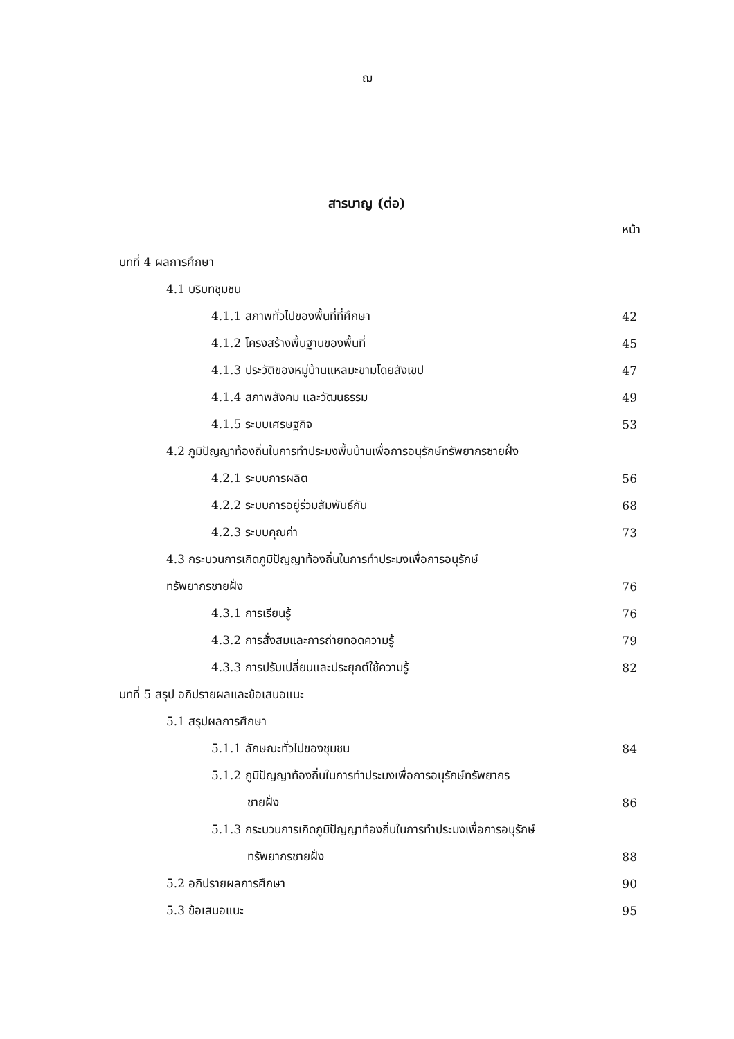ฌ
สารบาญ (ต่อ)
หน้า
บทที่ 4 ผลการศึกษา
4.1 บริบทชุมชน
4.1.1 สภาพทั่วไปของพื้นที่ที่ศึกษา 42
4.1.2 โครงสร้างพื้นฐานของพื้นที่ 45
4.1.3 ประวัติของหมู่บ้านแหลมะขามโดยสังเขป 47
4.1.4 สภาพสังคม และวัฒนธรรม 49
4.1.5 ระบบเศรษฐกิจ 53
4.2 ภูมิปัญญาท้องถิ่นในการทำประมงพื้นบ้านเพื่อการอนุรักษ์ทรัพยากรชายฝั่ง
4.2.1 ระบบการผลิต 56
4.2.2 ระบบการอยู่ร่วมสัมพันธ์กัน 68
4.2.3 ระบบคุณค่า 73
4.3 กระบวนการเกิดภูมิปัญญาท้องถิ่นในการทำประมงเพื่อการอนุรักษ์
ทรัพยากรชายฝั่ง 76
4.3.1 การเรียนรู้ 76
4.3.2 การสั่งสมและการถ่ายทอดความรู้ 79
4.3.3 การปรับเปลี่ยนและประยุกต์ใช้ความรู้ 82
บทที่ 5 สรุป อภิปรายผลและข้อเสนอแนะ
5.1 สรุปผลการศึกษา
5.1.1 ลักษณะทั่วไปของชุมชน 84
5.1.2 ภูมิปัญญาท้องถิ่นในการทำประมงเพื่อการอนุรักษ์ทรัพยากร
ชายฝั่ง 86
5.1.3 กระบวนการเกิดภูมิปัญญาท้องถิ่นในการทำประมงเพื่อการอนุรักษ์
ทรัพยากรชายฝั่ง 88
5.2 อภิปรายผลการศึกษา 90
5.3 ข้อเสนอแนะ 95